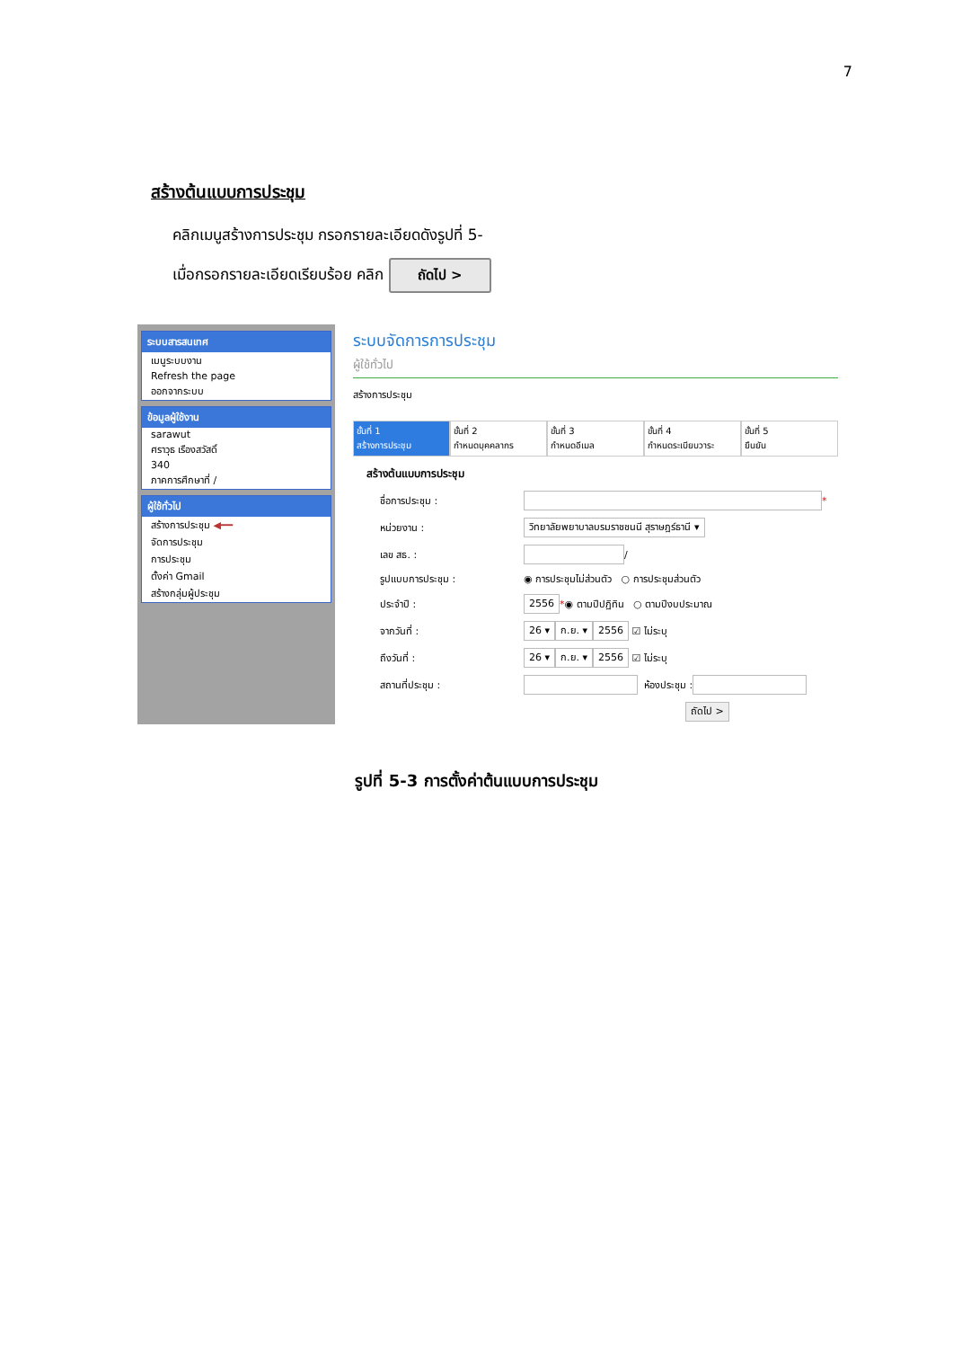7
สร้างต้นแบบการประชุม
คลิกเมนูสร้างการประชุม กรอกรายละเอียดดังรูปที่ 5-
เมื่อกรอกรายละเอียดเรียบร้อย คลิก ถัดไป >
ระบบสารสนเทศ
เมนูระบบงาน
Refresh the page
ออกจากระบบ
ข้อมูลผู้ใช้งาน
sarawut
ศราวุธ เรืองสวัสดิ์
340
ภาคการศึกษาที่ /
ผู้ใช้ทั่วไป
สร้างการประชุม ◀━━
จัดการประชุม
การประชุม
ตั้งค่า Gmail
สร้างกลุ่มผู้ประชุม
ระบบจัดการการประชุม
ผู้ใช้ทั่วไป
สร้างการประชุม
ขั้นที่ 1
สร้างการประชุม
ขั้นที่ 2
กำหนดบุคคลากร
ขั้นที่ 3
กำหนดอีเมล
ขั้นที่ 4
กำหนดระเบียบวาระ
ขั้นที่ 5
ยืนยัน
สร้างต้นแบบการประชุม
ชื่อการประชุม : *
หน่วยงาน : วิทยาลัยพยาบาลบรมราชชนนี สุราษฎร์ธานี ▾
เลข สธ. : /
รูปแบบการประชุม : ◉ การประชุมไม่ส่วนตัว ○ การประชุมส่วนตัว
ประจำปี : 2556 * ◉ ตามปีปฏิทิน ○ ตามปีงบประมาณ
จากวันที่ : 26 ▾ ก.ย. ▾ 2556 ☑ ไม่ระบุ
ถึงวันที่ : 26 ▾ ก.ย. ▾ 2556 ☑ ไม่ระบุ
สถานที่ประชุม : ห้องประชุม :
ถัดไป >
รูปที่ 5-3 การตั้งค่าต้นแบบการประชุม